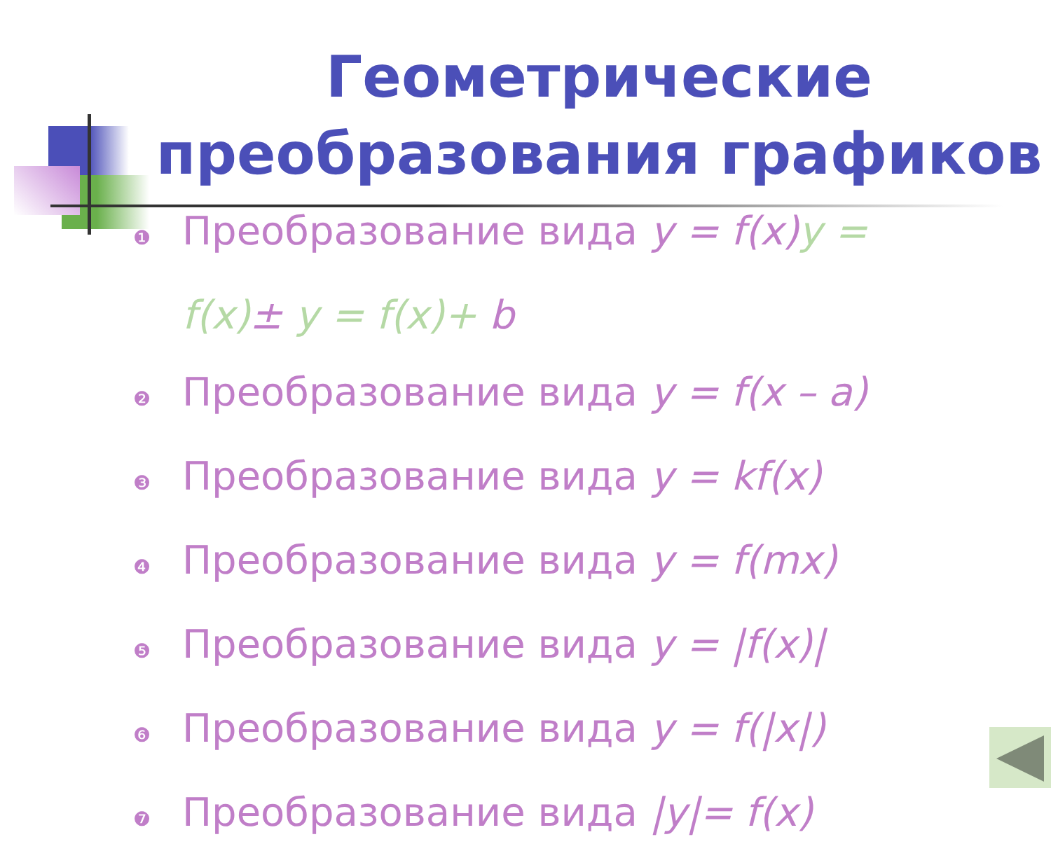Геометрические преобразования графиков
❶ Преобразование вида y = f(x) y =
f(x)± y = f(x)+ b
❷ Преобразование вида y = f(x – a)
❸ Преобразование вида y = kf(x)
❹ Преобразование вида y = f(mx)
❺ Преобразование вида y = |f(x)|
❻ Преобразование вида y = f(|x|)
❼ Преобразование вида |y|= f(x)